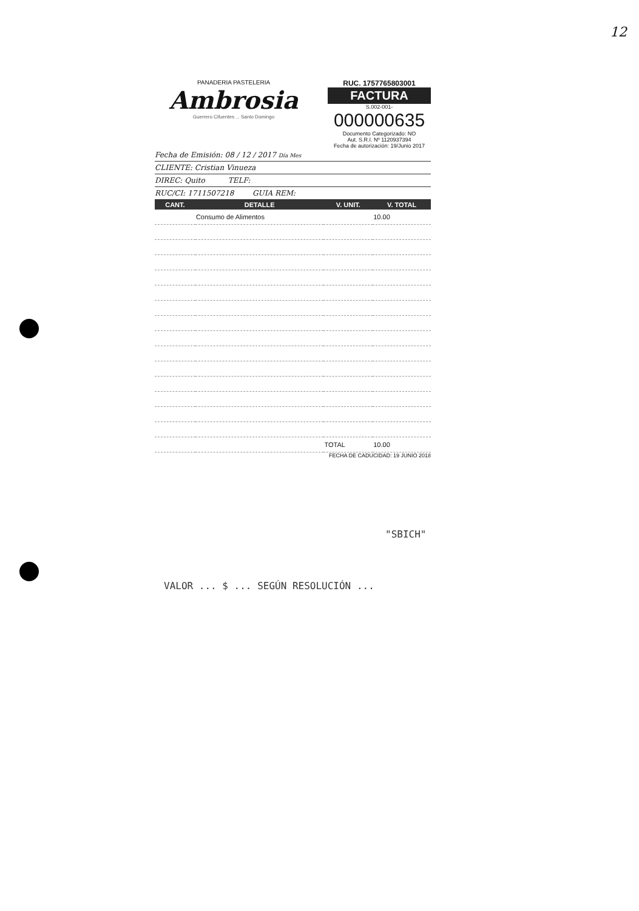12
PANADERIA PASTELERIA
Ambrosia
Guerrero Cifuentes ... Santo Domingo
RUC. 1757765803001
FACTURA
S.002-001-
000000635
Documento Categorizado: NO
Aut. S.R.I. Nº 1120937394
Fecha de autorización: 19/Junio 2017
Fecha de Emisión: 08 / 12 / 2017 Día Mes
CLIENTE: Cristian Vinueza
DIREC: Quito TELF:
RUC/CI: 1711507218 GUIA REM:
| CANT. | DETALLE | V. UNIT. | V. TOTAL |
| --- | --- | --- | --- |
| | Consumo de Alimentos | | 10.00 |
| | | TOTAL | 10.00 |
FECHA DE CADUCIDAD: 19 JUNIO 2018
"SBICH"
VALOR ... $ ... SEGÚN RESOLUCIÓN ...